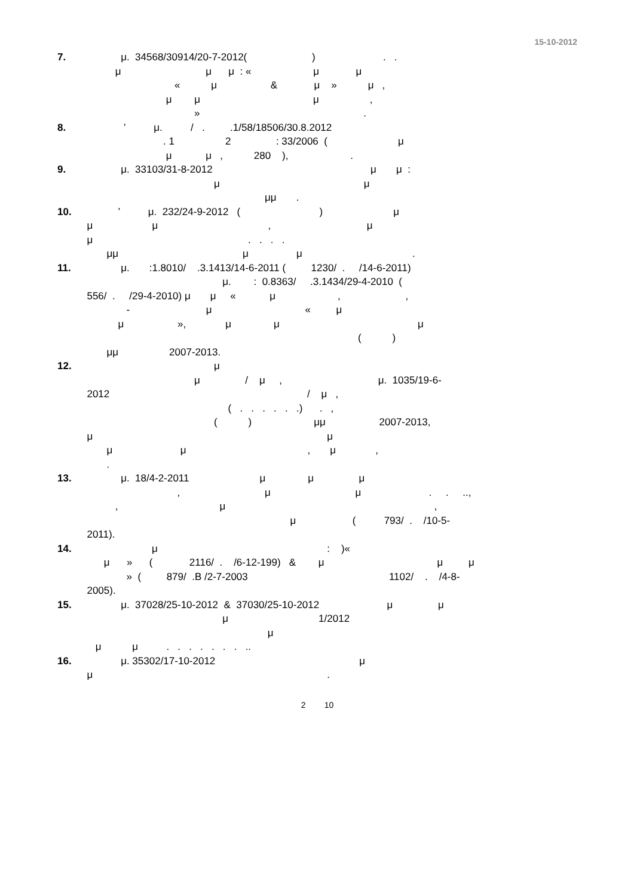15-10-2012
7. μ. 34568/30914/20-7-2012( ) . . μ μ μ : « μ μ « μ & μ » μ , μ μ μ , » .
8. ’ μ. / . .1/58/18506/30.8.2012 . 1 2 : 33/2006 ( μ μ μ , 280 ), .
9. μ. 33103/31-8-2012 μ μ : μ μ μμ .
10. ’ μ. 232/24-9-2012 ( ) μ μ μ , μ μ . . . . μμ μ μ .
11. μ. :1.8010/ .3.1413/14-6-2011 ( 1230/ . /14-6-2011) μ. : 0.8363/ .3.1434/29-4-2010 ( 556/ . /29-4-2010) μ μ « μ , , - μ « μ μ », μ μ μ ( ) μμ 2007-2013.
12. μ μ / μ , μ. 1035/19-6- 2012 / μ , ( . . . . . .) . , ( ) μμ 2007-2013, μ μ μ μ , μ , .
13. μ. 18/4-2-2011 μ μ μ , μ μ . . .., , μ , μ ( 793/ . /10-5- 2011).
14. μ : )« μ » ( 2116/ . /6-12-199) & μ μ μ » ( 879/ .B /2-7-2003 1102/ . /4-8- 2005).
15. μ. 37028/25-10-2012 & 37030/25-10-2012 μ μ μ 1/2012 μ μ μ . . . . . . . ..
16. μ. 35302/17-10-2012 μ μ .
2 10